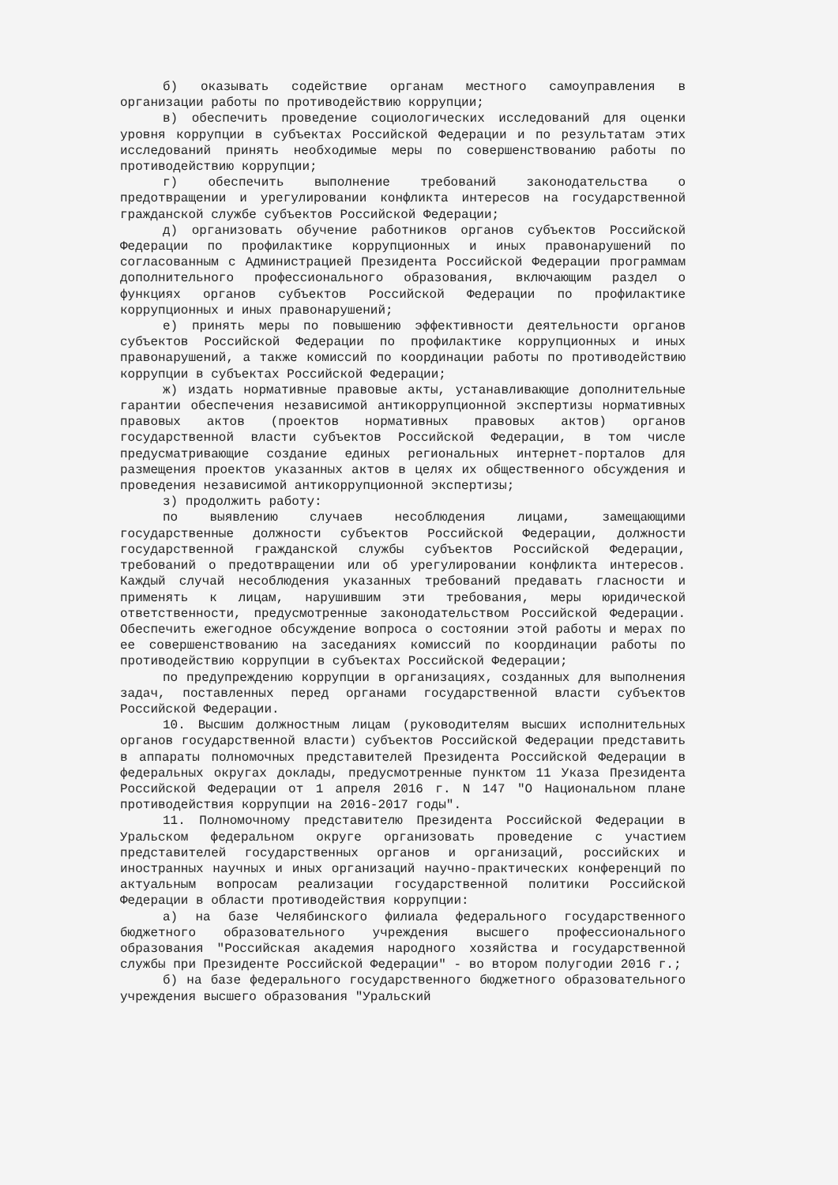б) оказывать содействие органам местного самоуправления в организации работы по противодействию коррупции;
в) обеспечить проведение социологических исследований для оценки уровня коррупции в субъектах Российской Федерации и по результатам этих исследований принять необходимые меры по совершенствованию работы по противодействию коррупции;
г) обеспечить выполнение требований законодательства о предотвращении и урегулировании конфликта интересов на государственной гражданской службе субъектов Российской Федерации;
д) организовать обучение работников органов субъектов Российской Федерации по профилактике коррупционных и иных правонарушений по согласованным с Администрацией Президента Российской Федерации программам дополнительного профессионального образования, включающим раздел о функциях органов субъектов Российской Федерации по профилактике коррупционных и иных правонарушений;
е) принять меры по повышению эффективности деятельности органов субъектов Российской Федерации по профилактике коррупционных и иных правонарушений, а также комиссий по координации работы по противодействию коррупции в субъектах Российской Федерации;
ж) издать нормативные правовые акты, устанавливающие дополнительные гарантии обеспечения независимой антикоррупционной экспертизы нормативных правовых актов (проектов нормативных правовых актов) органов государственной власти субъектов Российской Федерации, в том числе предусматривающие создание единых региональных интернет-порталов для размещения проектов указанных актов в целях их общественного обсуждения и проведения независимой антикоррупционной экспертизы;
з) продолжить работу:
по выявлению случаев несоблюдения лицами, замещающими государственные должности субъектов Российской Федерации, должности государственной гражданской службы субъектов Российской Федерации, требований о предотвращении или об урегулировании конфликта интересов. Каждый случай несоблюдения указанных требований предавать гласности и применять к лицам, нарушившим эти требования, меры юридической ответственности, предусмотренные законодательством Российской Федерации. Обеспечить ежегодное обсуждение вопроса о состоянии этой работы и мерах по ее совершенствованию на заседаниях комиссий по координации работы по противодействию коррупции в субъектах Российской Федерации;
по предупреждению коррупции в организациях, созданных для выполнения задач, поставленных перед органами государственной власти субъектов Российской Федерации.
10. Высшим должностным лицам (руководителям высших исполнительных органов государственной власти) субъектов Российской Федерации представить в аппараты полномочных представителей Президента Российской Федерации в федеральных округах доклады, предусмотренные пунктом 11 Указа Президента Российской Федерации от 1 апреля 2016 г. N 147 "О Национальном плане противодействия коррупции на 2016-2017 годы".
11. Полномочному представителю Президента Российской Федерации в Уральском федеральном округе организовать проведение с участием представителей государственных органов и организаций, российских и иностранных научных и иных организаций научно-практических конференций по актуальным вопросам реализации государственной политики Российской Федерации в области противодействия коррупции:
а) на базе Челябинского филиала федерального государственного бюджетного образовательного учреждения высшего профессионального образования "Российская академия народного хозяйства и государственной службы при Президенте Российской Федерации" - во втором полугодии 2016 г.;
б) на базе федерального государственного бюджетного образовательного учреждения высшего образования "Уральский